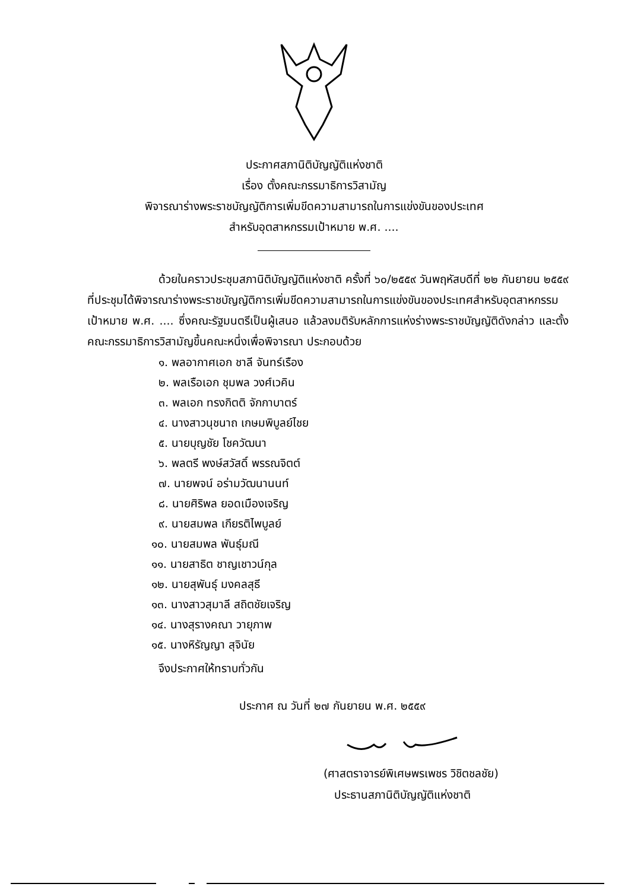ประกาศสภานิติบัญญัติแห่งชาติ
เรื่อง ตั้งคณะกรรมาธิการวิสามัญ
พิจารณาร่างพระราชบัญญัติการเพิ่มขีดความสามารถในการแข่งขันของประเทศ
สำหรับอุตสาหกรรมเป้าหมาย พ.ศ. ....
ด้วยในคราวประชุมสภานิติบัญญัติแห่งชาติ ครั้งที่ ๖๐/๒๕๕๙ วันพฤหัสบดีที่ ๒๒ กันยายน ๒๕๕๙ ที่ประชุมได้พิจารณาร่างพระราชบัญญัติการเพิ่มขีดความสามารถในการแข่งขันของประเทศสำหรับอุตสาหกรรมเป้าหมาย พ.ศ. .... ซึ่งคณะรัฐมนตรีเป็นผู้เสนอ แล้วลงมติรับหลักการแห่งร่างพระราชบัญญัติดังกล่าว และตั้งคณะกรรมาธิการวิสามัญขึ้นคณะหนึ่งเพื่อพิจารณา ประกอบด้วย
๑. พลอากาศเอก ชาลี จันทร์เรือง
๒. พลเรือเอก ชุมพล วงศ์เวคิน
๓. พลเอก ทรงกิตติ จักกาบาตร์
๔. นางสาวนุชนาถ เกษมพิบูลย์ไชย
๕. นายบุญชัย โชควัฒนา
๖. พลตรี พงษ์สวัสดิ์ พรรณจิตต์
๗. นายพจน์ อร่ามวัฒนานนท์
๘. นายศิริพล ยอดเมืองเจริญ
๙. นายสมพล เกียรติไพบูลย์
๑๐. นายสมพล พันธุ์มณี
๑๑. นายสาธิต ชาญเชาวน์กุล
๑๒. นายสุพันธุ์ มงคลสุธี
๑๓. นางสาวสุมาลี สถิตชัยเจริญ
๑๔. นางสุรางคณา วายุภาพ
๑๕. นางหิรัญญา สุจินัย
จึงประกาศให้ทราบทั่วกัน
ประกาศ ณ วันที่ ๒๗ กันยายน พ.ศ. ๒๕๕๙
(ศาสตราจารย์พิเศษพรเพชร วิชิตชลชัย)
ประธานสภานิติบัญญัติแห่งชาติ